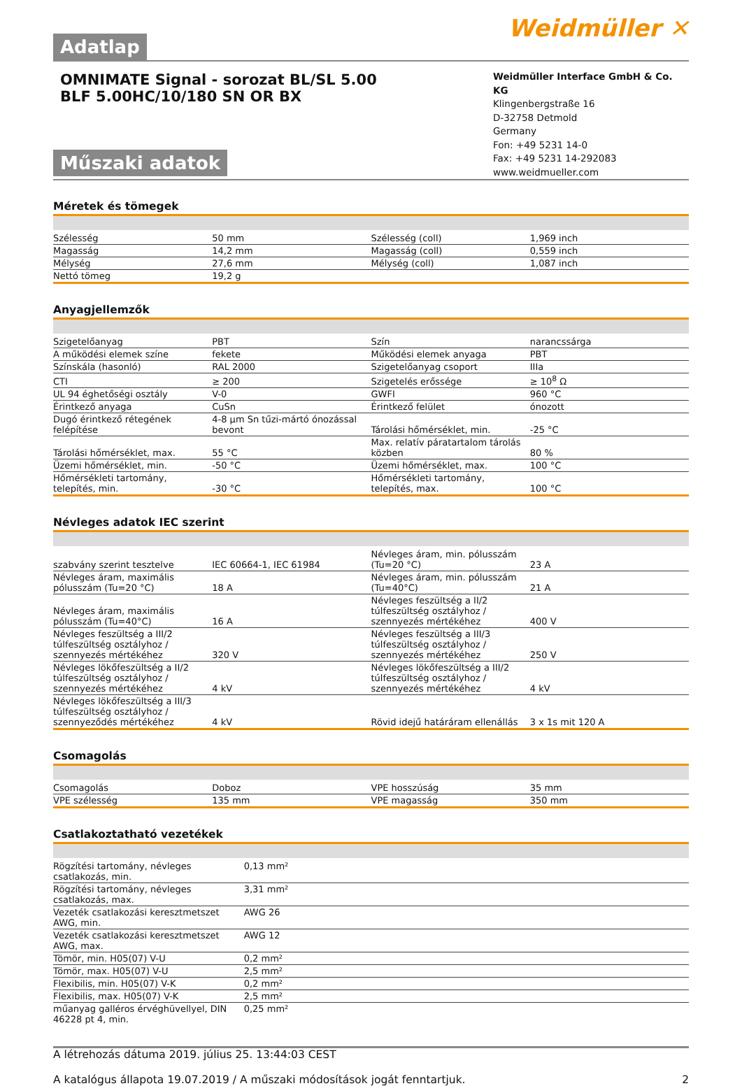Adatlap
Weidmüller ✕
OMNIMATE Signal - sorozat BL/SL 5.00
BLF 5.00HC/10/180 SN OR BX
Műszaki adatok
Weidmüller Interface GmbH & Co. KG
Klingenbergstraße 16
D-32758 Detmold
Germany
Fon: +49 5231 14-0
Fax: +49 5231 14-292083
www.weidmueller.com
Méretek és tömegek
| Szélesség | 50 mm | | Szélesség (coll) | 1,969 inch |
| Magasság | 14,2 mm | | Magasság (coll) | 0,559 inch |
| Mélység | 27,6 mm | | Mélység (coll) | 1,087 inch |
| Nettó tömeg | 19,2 g | | | |
Anyagjellemzők
| Szigetelőanyag | PBT | | Szín | narancssárga |
| A működési elemek színe | fekete | | Működési elemek anyaga | PBT |
| Színskála (hasonló) | RAL 2000 | | Szigetelőanyag csoport | IIIa |
| CTI | ≥ 200 | | Szigetelés erőssége | ≥ 10<sup>8</sup> Ω |
| UL 94 éghetőségi osztály | V-0 | | GWFI | 960 °C |
| Érintkező anyaga | CuSn | | Érintkező felület | ónozott |
| Dugó érintkező rétegének felépítése | 4-8 µm Sn tűzi-mártó ónozással bevont | | Tárolási hőmérséklet, min. | -25 °C |
| Tárolási hőmérséklet, max. | 55 °C | | Max. relatív páratartalom tárolás közben | 80 % |
| Üzemi hőmérséklet, min. | -50 °C | | Üzemi hőmérséklet, max. | 100 °C |
| Hőmérsékleti tartomány, telepítés, min. | -30 °C | | Hőmérsékleti tartomány, telepítés, max. | 100 °C |
Névleges adatok IEC szerint
| szabvány szerint tesztelve | IEC 60664-1, IEC 61984 | | Névleges áram, min. pólusszám (Tu=20 °C) | 23 A |
| Névleges áram, maximális pólusszám (Tu=20 °C) | 18 A | | Névleges áram, min. pólusszám (Tu=40°C) | 21 A |
| Névleges áram, maximális pólusszám (Tu=40°C) | 16 A | | Névleges feszültség a II/2 túlfeszültség osztályhoz / szennyezés mértékéhez | 400 V |
| Névleges feszültség a III/2 túlfeszültség osztályhoz / szennyezés mértékéhez | 320 V | | Névleges feszültség a III/3 túlfeszültség osztályhoz / szennyezés mértékéhez | 250 V |
| Névleges lökőfeszültség a II/2 túlfeszültség osztályhoz / szennyezés mértékéhez | 4 kV | | Névleges lökőfeszültség a III/2 túlfeszültség osztályhoz / szennyezés mértékéhez | 4 kV |
| Névleges lökőfeszültség a III/3 túlfeszültség osztályhoz / szennyeződés mértékéhez | 4 kV | | Rövid idejű határáram ellenállás | 3 x 1s mit 120 A |
Csomagolás
| Csomagolás | Doboz | | VPE hosszúság | 35 mm |
| VPE szélesség | 135 mm | | VPE magasság | 350 mm |
Csatlakoztatható vezetékek
| Rögzítési tartomány, névleges csatlakozás, min. | 0,13 mm² |
| Rögzítési tartomány, névleges csatlakozás, max. | 3,31 mm² |
| Vezeték csatlakozási keresztmetszet AWG, min. | AWG 26 |
| Vezeték csatlakozási keresztmetszet AWG, max. | AWG 12 |
| Tömör, min. H05(07) V-U | 0,2 mm² |
| Tömör, max. H05(07) V-U | 2,5 mm² |
| Flexibilis, min. H05(07) V-K | 0,2 mm² |
| Flexibilis, max. H05(07) V-K | 2,5 mm² |
| műanyag galléros érvéghüvellyel, DIN 46228 pt 4, min. | 0,25 mm² |
A létrehozás dátuma 2019. július 25. 13:44:03 CEST
A katalógus állapota 19.07.2019 / A műszaki módosítások jogát fenntartjuk. 2